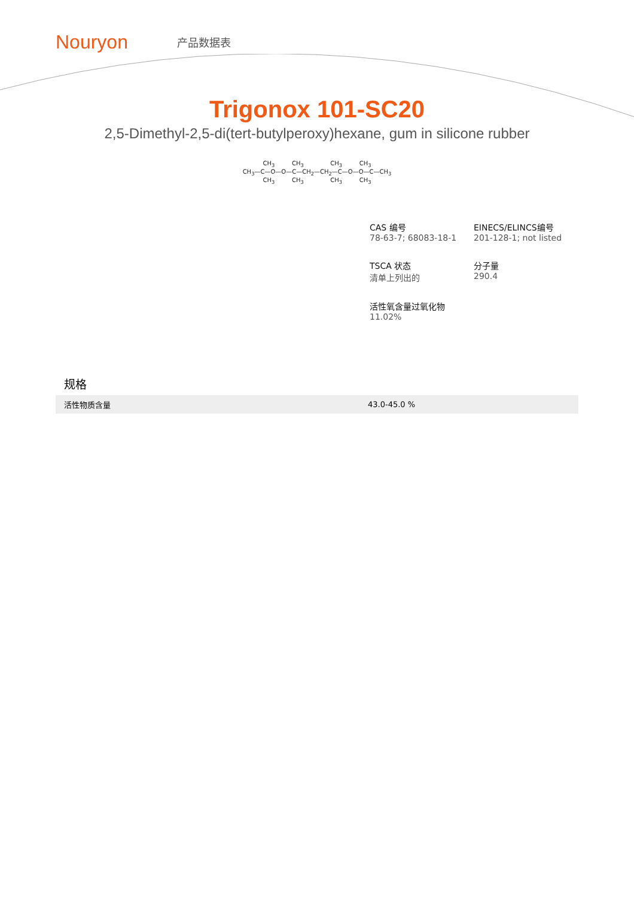Nouryon
产品数据表
Trigonox 101-SC20
2,5-Dimethyl-2,5-di(tert-butylperoxy)hexane, gum in silicone rubber
CH<sub>3</sub> CH<sub>3</sub> CH<sub>3</sub> CH<sub>3</sub>
CH<sub>3</sub>—C—O—O—C—CH<sub>2</sub>—CH<sub>2</sub>—C—O—O—C—CH<sub>3</sub>
CH<sub>3</sub> CH<sub>3</sub> CH<sub>3</sub> CH<sub>3</sub>
CAS 编号
78-63-7; 68083-18-1
EINECS/ELINCS编号
201-128-1; not listed
TSCA 状态
清单上列出的
分子量
290.4
活性氧含量过氧化物
11.02%
规格
| 活性物质含量 | 43.0-45.0 % |